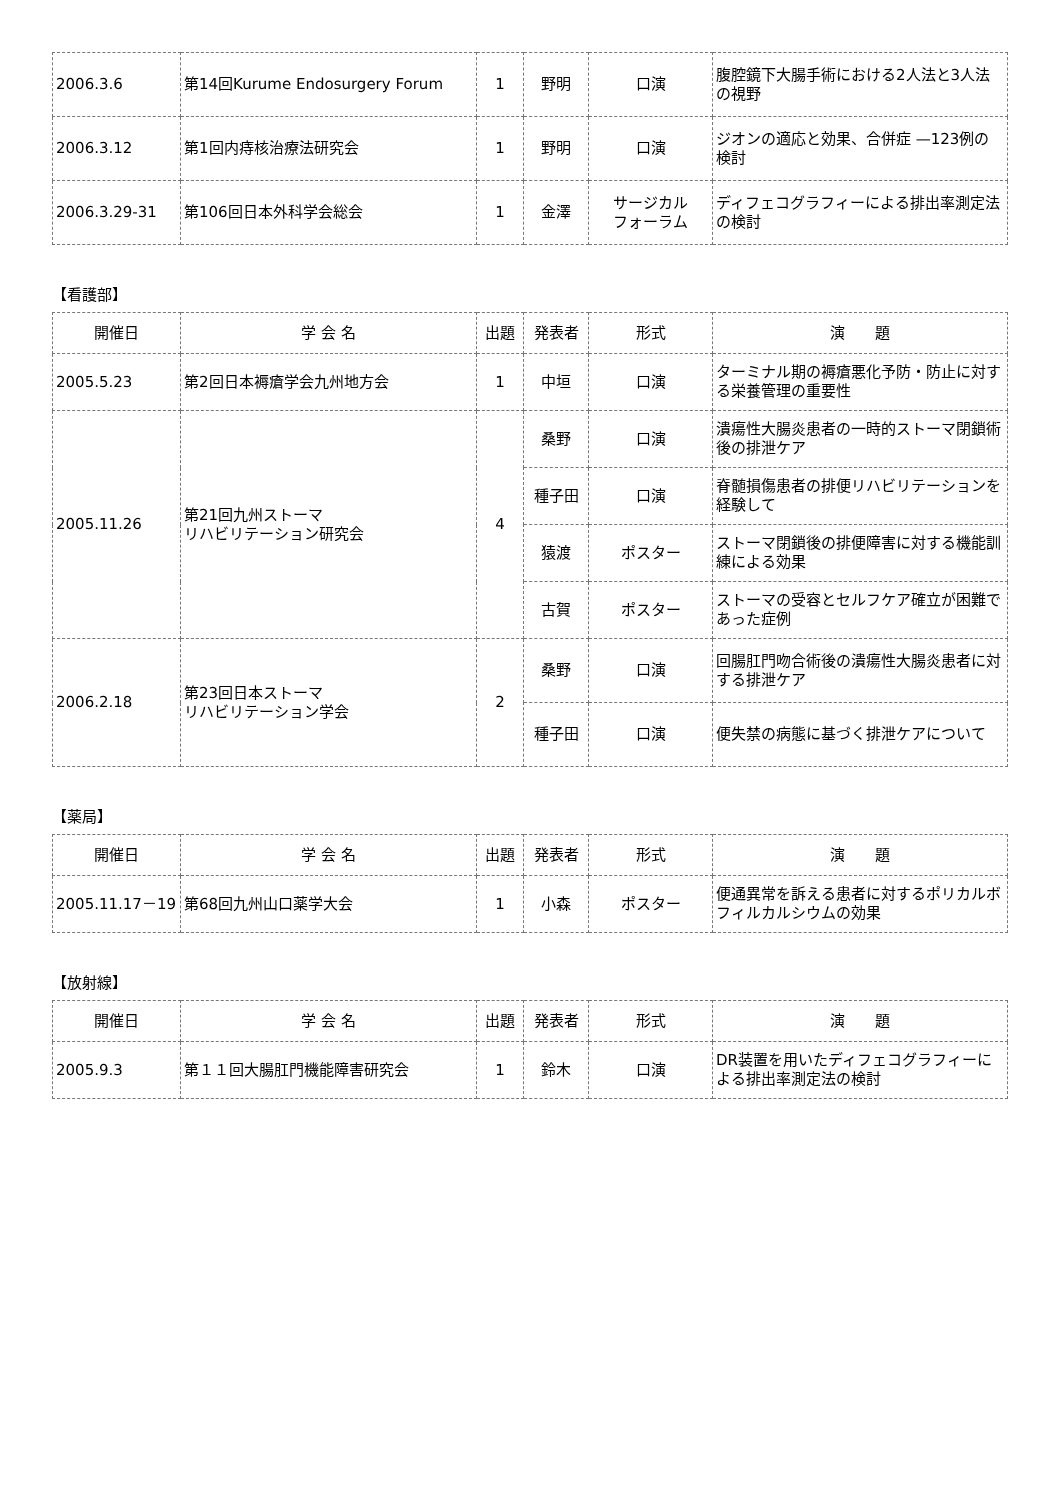| 2006.3.6 | 第14回Kurume Endosurgery Forum | 1 | 野明 | 口演 | 腹腔鏡下大腸手術における2人法と3人法の視野 |
| 2006.3.12 | 第1回内痔核治療法研究会 | 1 | 野明 | 口演 | ジオンの適応と効果、合併症 —123例の検討 |
| 2006.3.29-31 | 第106回日本外科学会総会 | 1 | 金澤 | サージカル フォーラム | ディフェコグラフィーによる排出率測定法の検討 |
【看護部】
| 開催日 | 学 会 名 | 出題 | 発表者 | 形式 | 演 題 |
| --- | --- | --- | --- | --- | --- |
| 2005.5.23 | 第2回日本褥瘡学会九州地方会 | 1 | 中垣 | 口演 | ターミナル期の褥瘡悪化予防・防止に対する栄養管理の重要性 |
| 2005.11.26 | 第21回九州ストーマ リハビリテーション研究会 | 4 | 桑野 | 口演 | 潰瘍性大腸炎患者の一時的ストーマ閉鎖術後の排泄ケア |
| | | | 種子田 | 口演 | 脊髄損傷患者の排便リハビリテーションを経験して |
| | | | 猿渡 | ポスター | ストーマ閉鎖後の排便障害に対する機能訓練による効果 |
| | | | 古賀 | ポスター | ストーマの受容とセルフケア確立が困難であった症例 |
| 2006.2.18 | 第23回日本ストーマ リハビリテーション学会 | 2 | 桑野 | 口演 | 回腸肛門吻合術後の潰瘍性大腸炎患者に対する排泄ケア |
| | | | 種子田 | 口演 | 便失禁の病態に基づく排泄ケアについて |
【薬局】
| 開催日 | 学 会 名 | 出題 | 発表者 | 形式 | 演 題 |
| --- | --- | --- | --- | --- | --- |
| 2005.11.17－19 | 第68回九州山口薬学大会 | 1 | 小森 | ポスター | 便通異常を訴える患者に対するポリカルボフィルカルシウムの効果 |
【放射線】
| 開催日 | 学 会 名 | 出題 | 発表者 | 形式 | 演 題 |
| --- | --- | --- | --- | --- | --- |
| 2005.9.3 | 第１１回大腸肛門機能障害研究会 | 1 | 鈴木 | 口演 | DR装置を用いたディフェコグラフィーによる排出率測定法の検討 |